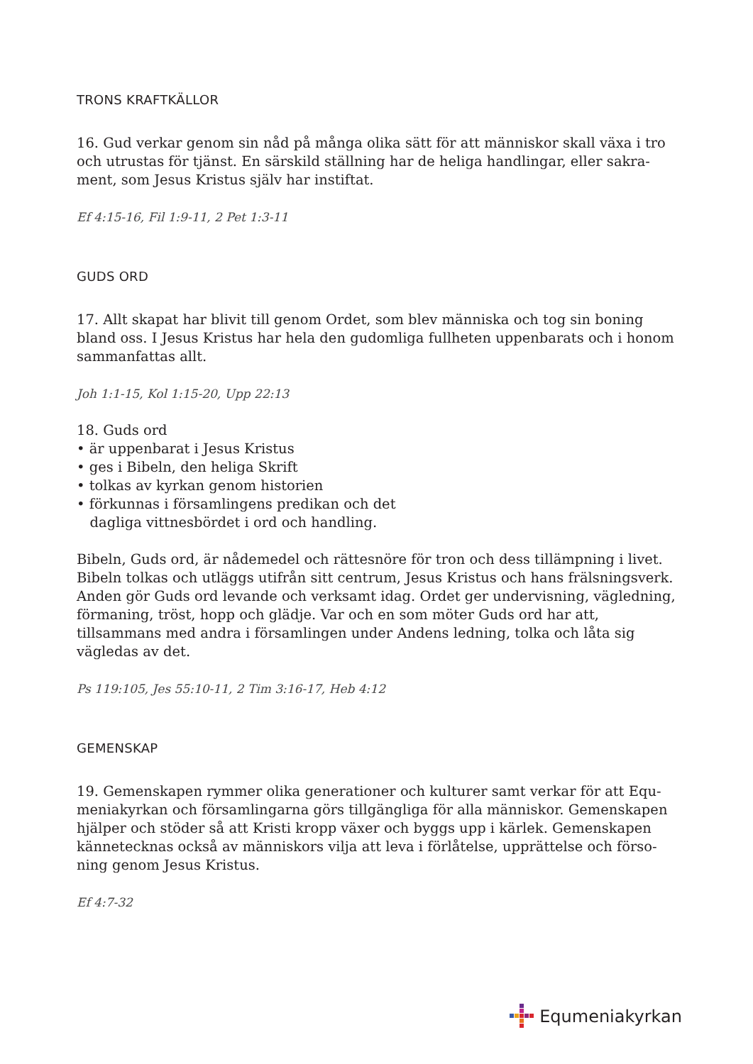TRONS KRAFTKÄLLOR
16. Gud verkar genom sin nåd på många olika sätt för att människor skall växa i tro och utrustas för tjänst. En särskild ställning har de heliga handlingar, eller sakra-ment, som Jesus Kristus själv har instiftat.
Ef 4:15-16, Fil 1:9-11, 2 Pet 1:3-11
GUDS ORD
17. Allt skapat har blivit till genom Ordet, som blev människa och tog sin boning bland oss. I Jesus Kristus har hela den gudomliga fullheten uppenbarats och i honom sammanfattas allt.
Joh 1:1-15, Kol 1:15-20, Upp 22:13
18. Guds ord
• är uppenbarat i Jesus Kristus
• ges i Bibeln, den heliga Skrift
• tolkas av kyrkan genom historien
• förkunnas i församlingens predikan och det
dagliga vittnesbördet i ord och handling.
Bibeln, Guds ord, är nådemedel och rättesnöre för tron och dess tillämpning i livet. Bibeln tolkas och utläggs utifrån sitt centrum, Jesus Kristus och hans frälsningsverk. Anden gör Guds ord levande och verksamt idag. Ordet ger undervisning, vägledning, förmaning, tröst, hopp och glädje. Var och en som möter Guds ord har att, tillsammans med andra i församlingen under Andens ledning, tolka och låta sig vägledas av det.
Ps 119:105, Jes 55:10-11, 2 Tim 3:16-17, Heb 4:12
GEMENSKAP
19. Gemenskapen rymmer olika generationer och kulturer samt verkar för att Equ-meniakyrkan och församlingarna görs tillgängliga för alla människor. Gemenskapen hjälper och stöder så att Kristi kropp växer och byggs upp i kärlek. Gemenskapen kännetecknas också av människors vilja att leva i förlåtelse, upprättelse och förso-ning genom Jesus Kristus.
Ef 4:7-32
Equmeniakyrkan